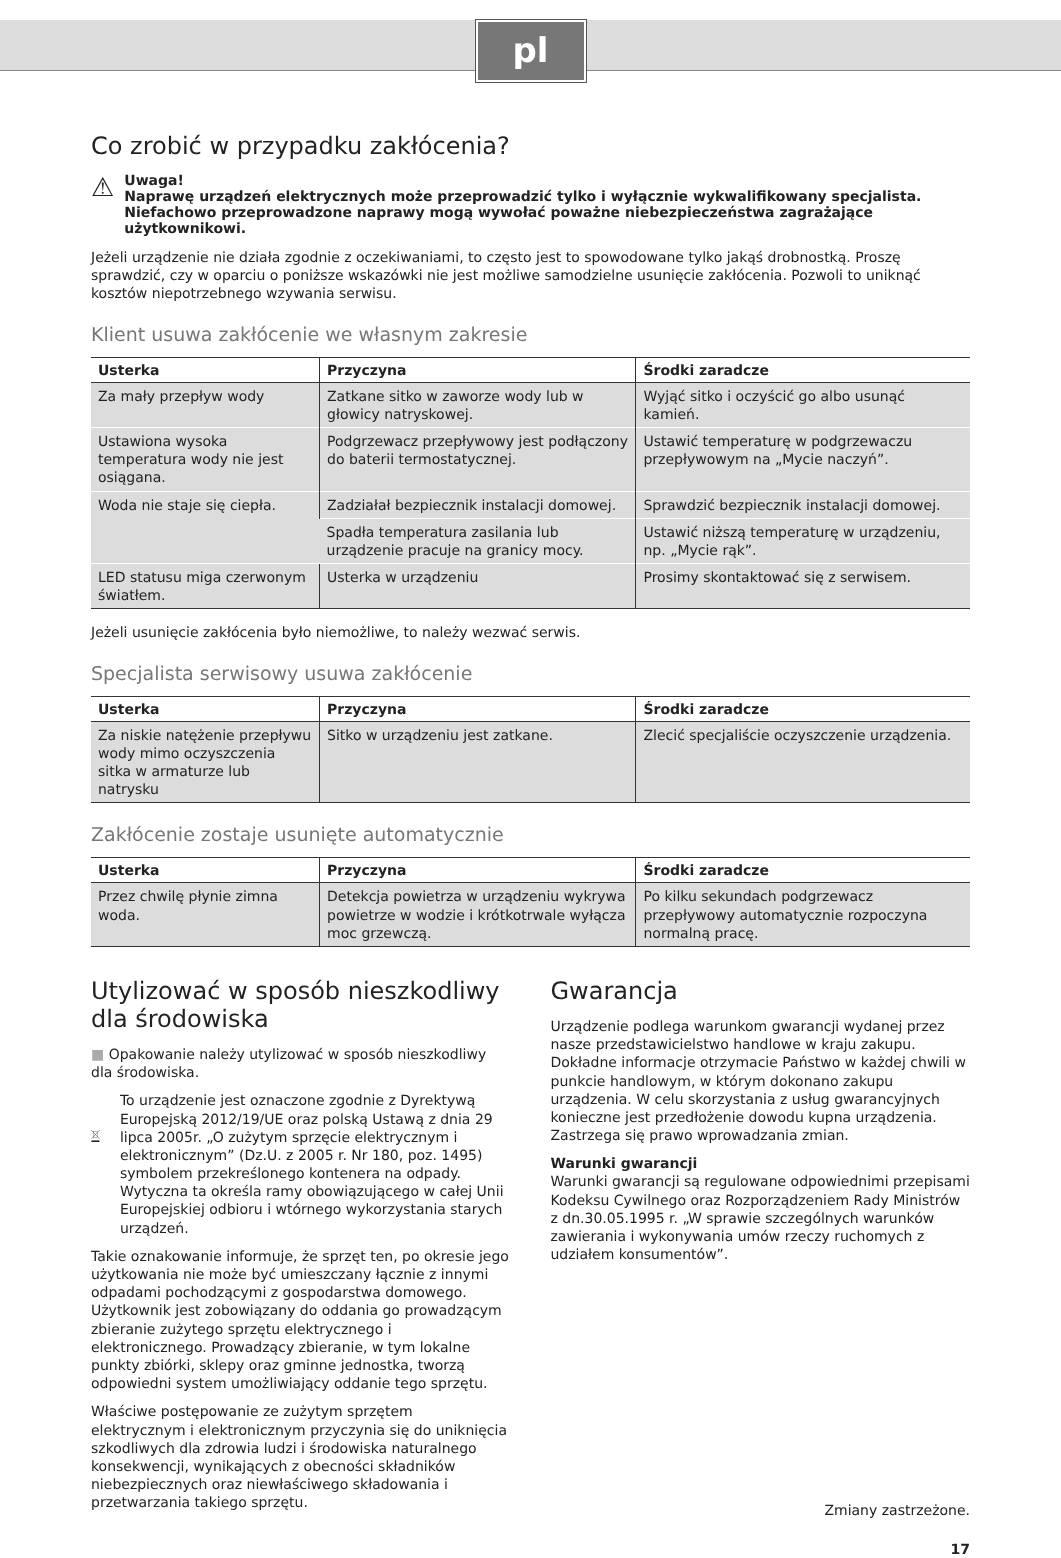pl
Co zrobić w przypadku zakłócenia?
⚠
Uwaga!
Naprawę urządzeń elektrycznych może przeprowadzić tylko i wyłącznie wykwalifikowany specjalista. Niefachowo przeprowadzone naprawy mogą wywołać poważne niebezpieczeństwa zagrażające użytkownikowi.
Jeżeli urządzenie nie działa zgodnie z oczekiwaniami, to często jest to spowodowane tylko jakąś drobnostką. Proszę sprawdzić, czy w oparciu o poniższe wskazówki nie jest możliwe samodzielne usunięcie zakłócenia. Pozwoli to uniknąć kosztów niepotrzebnego wzywania serwisu.
Klient usuwa zakłócenie we własnym zakresie
| Usterka | Przyczyna | Środki zaradcze |
| --- | --- | --- |
| Za mały przepływ wody | Zatkane sitko w zaworze wody lub w głowicy natryskowej. | Wyjąć sitko i oczyścić go albo usunąć kamień. |
| Ustawiona wysoka temperatura wody nie jest osiągana. | Podgrzewacz przepływowy jest podłączony do baterii termostatycznej. | Ustawić temperaturę w podgrzewaczu przepływowym na „Mycie naczyń”. |
| Woda nie staje się ciepła. | Zadziałał bezpiecznik instalacji domowej. | Sprawdzić bezpiecznik instalacji domowej. |
| | Spadła temperatura zasilania lub urządzenie pracuje na granicy mocy. | Ustawić niższą temperaturę w urządzeniu, np. „Mycie rąk”. |
| LED statusu miga czerwonym światłem. | Usterka w urządzeniu | Prosimy skontaktować się z serwisem. |
Jeżeli usunięcie zakłócenia było niemożliwe, to należy wezwać serwis.
Specjalista serwisowy usuwa zakłócenie
| Usterka | Przyczyna | Środki zaradcze |
| --- | --- | --- |
| Za niskie natężenie przepływu wody mimo oczyszczenia sitka w armaturze lub natrysku | Sitko w urządzeniu jest zatkane. | Zlecić specjaliście oczyszczenie urządzenia. |
Zakłócenie zostaje usunięte automatycznie
| Usterka | Przyczyna | Środki zaradcze |
| --- | --- | --- |
| Przez chwilę płynie zimna woda. | Detekcja powietrza w urządzeniu wykrywa powietrze w wodzie i krótkotrwale wyłącza moc grzewczą. | Po kilku sekundach podgrzewacz przepływowy automatycznie rozpoczyna normalną pracę. |
Utylizować w sposób nieszkodliwy dla środowiska
■ Opakowanie należy utylizować w sposób nieszkodliwy dla środowiska.
To urządzenie jest oznaczone zgodnie z Dyrektywą Europejską 2012/19/UE oraz polską Ustawą z dnia 29 lipca 2005r. „O zużytym sprzęcie elektrycznym i elektronicznym” (Dz.U. z 2005 r. Nr 180, poz. 1495) symbolem przekreślonego kontenera na odpady. Wytyczna ta określa ramy obowiązującego w całej Unii Europejskiej odbioru i wtórnego wykorzystania starych urządzeń.
Takie oznakowanie informuje, że sprzęt ten, po okresie jego użytkowania nie może być umieszczany łącznie z innymi odpadami pochodzącymi z gospodarstwa domowego. Użytkownik jest zobowiązany do oddania go prowadzącym zbieranie zużytego sprzętu elektrycznego i elektronicznego. Prowadzący zbieranie, w tym lokalne punkty zbiórki, sklepy oraz gminne jednostka, tworzą odpowiedni system umożliwiający oddanie tego sprzętu.
Właściwe postępowanie ze zużytym sprzętem elektrycznym i elektronicznym przyczynia się do uniknięcia szkodliwych dla zdrowia ludzi i środowiska naturalnego konsekwencji, wynikających z obecności składników niebezpiecznych oraz niewłaściwego składowania i przetwarzania takiego sprzętu.
Gwarancja
Urządzenie podlega warunkom gwarancji wydanej przez nasze przedstawicielstwo handlowe w kraju zakupu. Dokładne informacje otrzymacie Państwo w każdej chwili w punkcie handlowym, w którym dokonano zakupu urządzenia. W celu skorzystania z usług gwarancyjnych konieczne jest przedłożenie dowodu kupna urządzenia. Zastrzega się prawo wprowadzania zmian.
Warunki gwarancji
Warunki gwarancji są regulowane odpowiednimi przepisami Kodeksu Cywilnego oraz Rozporządzeniem Rady Ministrów z dn.30.05.1995 r. „W sprawie szczególnych warunków zawierania i wykonywania umów rzeczy ruchomych z udziałem konsumentów”.
Zmiany zastrzeżone.
17